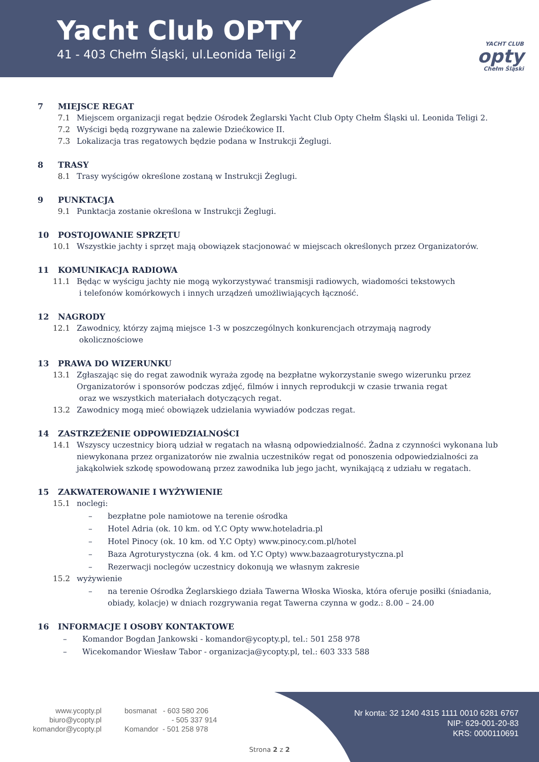Yacht Club OPTY
41 - 403 Chełm Śląski, ul.Leonida Teligi 2
YACHT CLUB
opty
Chełm Śląski
7 MIEJSCE REGAT
7.1 Miejscem organizacji regat będzie Ośrodek Żeglarski Yacht Club Opty Chełm Śląski ul. Leonida Teligi 2.
7.2 Wyścigi będą rozgrywane na zalewie Dziećkowice II.
7.3 Lokalizacja tras regatowych będzie podana w Instrukcji Żeglugi.
8 TRASY
8.1 Trasy wyścigów określone zostaną w Instrukcji Żeglugi.
9 PUNKTACJA
9.1 Punktacja zostanie określona w Instrukcji Żeglugi.
10 POSTOJOWANIE SPRZĘTU
10.1 Wszystkie jachty i sprzęt mają obowiązek stacjonować w miejscach określonych przez Organizatorów.
11 KOMUNIKACJA RADIOWA
11.1 Będąc w wyścigu jachty nie mogą wykorzystywać transmisji radiowych, wiadomości tekstowych
i telefonów komórkowych i innych urządzeń umożliwiających łączność.
12 NAGRODY
12.1 Zawodnicy, którzy zajmą miejsce 1-3 w poszczególnych konkurencjach otrzymają nagrody
okolicznościowe
13 PRAWA DO WIZERUNKU
13.1 Zgłaszając się do regat zawodnik wyraża zgodę na bezpłatne wykorzystanie swego wizerunku przez Organizatorów i sponsorów podczas zdjęć, filmów i innych reprodukcji w czasie trwania regat
oraz we wszystkich materiałach dotyczących regat.
13.2 Zawodnicy mogą mieć obowiązek udzielania wywiadów podczas regat.
14 ZASTRZEŻENIE ODPOWIEDZIALNOŚCI
14.1 Wszyscy uczestnicy biorą udział w regatach na własną odpowiedzialność. Żadna z czynności wykonana lub niewykonana przez organizatorów nie zwalnia uczestników regat od ponoszenia odpowiedzialności za jakąkolwiek szkodę spowodowaną przez zawodnika lub jego jacht, wynikającą z udziału w regatach.
15 ZAKWATEROWANIE I WYŻYWIENIE
15.1 noclegi:
– bezpłatne pole namiotowe na terenie ośrodka
– Hotel Adria (ok. 10 km. od Y.C Opty www.hoteladria.pl
– Hotel Pinocy (ok. 10 km. od Y.C Opty) www.pinocy.com.pl/hotel
– Baza Agroturystyczna (ok. 4 km. od Y.C Opty) www.bazaagroturystyczna.pl
– Rezerwacji noclegów uczestnicy dokonują we własnym zakresie
15.2 wyżywienie
– na terenie Ośrodka Żeglarskiego działa Tawerna Włoska Wioska, która oferuje posiłki (śniadania, obiady, kolacje) w dniach rozgrywania regat Tawerna czynna w godz.: 8.00 – 24.00
16 INFORMACJE I OSOBY KONTAKTOWE
– Komandor Bogdan Jankowski - komandor@ycopty.pl, tel.: 501 258 978
– Wicekomandor Wiesław Tabor - organizacja@ycopty.pl, tel.: 603 333 588
www.ycopty.pl
biuro@ycopty.pl
komandor@ycopty.pl
bosmanat - 603 580 206
- 505 337 914
Komandor - 501 258 978
Nr konta: 32 1240 4315 1111 0010 6281 6767
NIP: 629-001-20-83
KRS: 0000110691
Strona 2 z 2